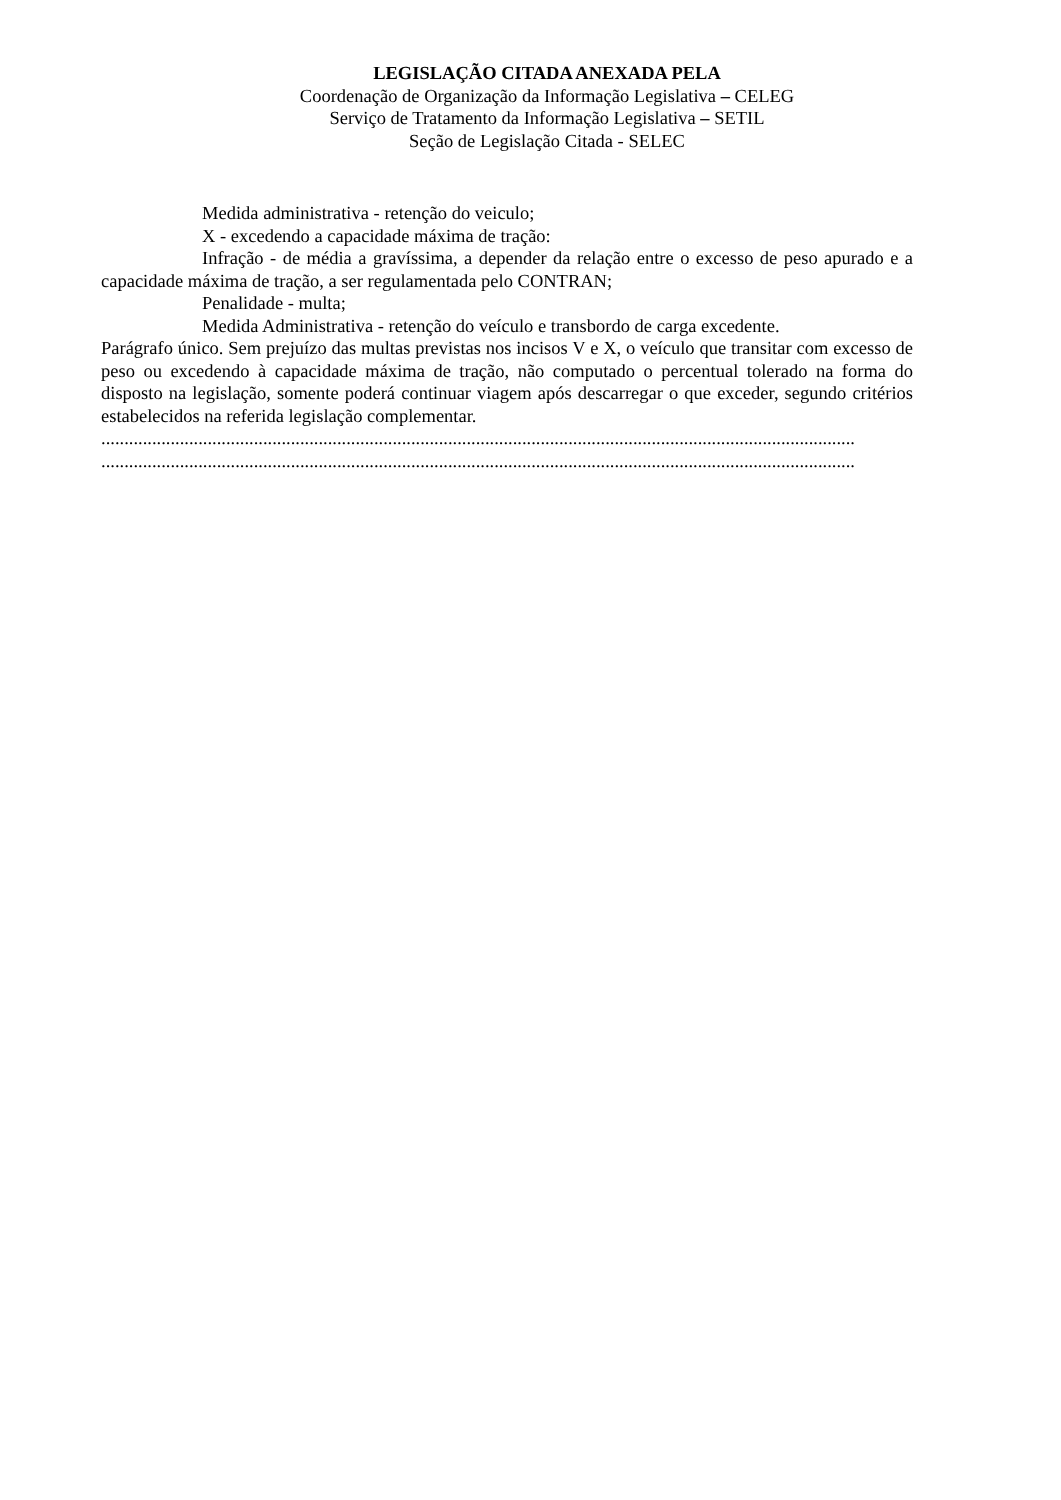LEGISLAÇÃO CITADA ANEXADA PELA
Coordenação de Organização da Informação Legislativa – CELEG
Serviço de Tratamento da Informação Legislativa – SETIL
Seção de Legislação Citada - SELEC
Medida administrativa - retenção do veiculo;
X - excedendo a capacidade máxima de tração:
Infração - de média a gravíssima, a depender da relação entre o excesso de peso apurado e a capacidade máxima de tração, a ser regulamentada pelo CONTRAN;
Penalidade - multa;
Medida Administrativa - retenção do veículo e transbordo de carga excedente.
Parágrafo único. Sem prejuízo das multas previstas nos incisos V e X, o veículo que transitar com excesso de peso ou excedendo à capacidade máxima de tração, não computado o percentual tolerado na forma do disposto na legislação, somente poderá continuar viagem após descarregar o que exceder, segundo critérios estabelecidos na referida legislação complementar.
...................................................................................................................................................................
...................................................................................................................................................................